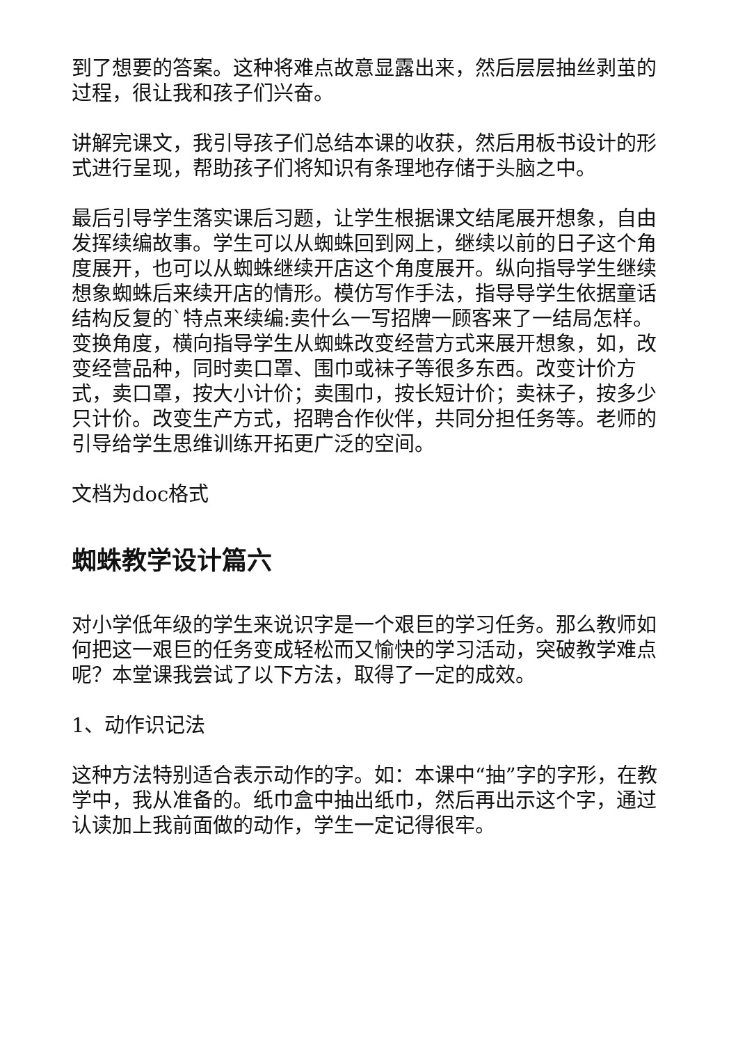到了想要的答案。这种将难点故意显露出来，然后层层抽丝剥茧的过程，很让我和孩子们兴奋。
讲解完课文，我引导孩子们总结本课的收获，然后用板书设计的形式进行呈现，帮助孩子们将知识有条理地存储于头脑之中。
最后引导学生落实课后习题，让学生根据课文结尾展开想象，自由发挥续编故事。学生可以从蜘蛛回到网上，继续以前的日子这个角度展开，也可以从蜘蛛继续开店这个角度展开。纵向指导学生继续想象蜘蛛后来续开店的情形。模仿写作手法，指导导学生依据童话结构反复的`特点来续编:卖什么一写招牌一顾客来了一结局怎样。变换角度，横向指导学生从蜘蛛改变经营方式来展开想象，如，改变经营品种，同时卖口罩、围巾或袜子等很多东西。改变计价方式，卖口罩，按大小计价；卖围巾，按长短计价；卖袜子，按多少只计价。改变生产方式，招聘合作伙伴，共同分担任务等。老师的引导给学生思维训练开拓更广泛的空间。
文档为doc格式
蜘蛛教学设计篇六
对小学低年级的学生来说识字是一个艰巨的学习任务。那么教师如何把这一艰巨的任务变成轻松而又愉快的学习活动，突破教学难点呢？本堂课我尝试了以下方法，取得了一定的成效。
1、动作识记法
这种方法特别适合表示动作的字。如：本课中“抽”字的字形，在教学中，我从准备的。纸巾盒中抽出纸巾，然后再出示这个字，通过认读加上我前面做的动作，学生一定记得很牢。